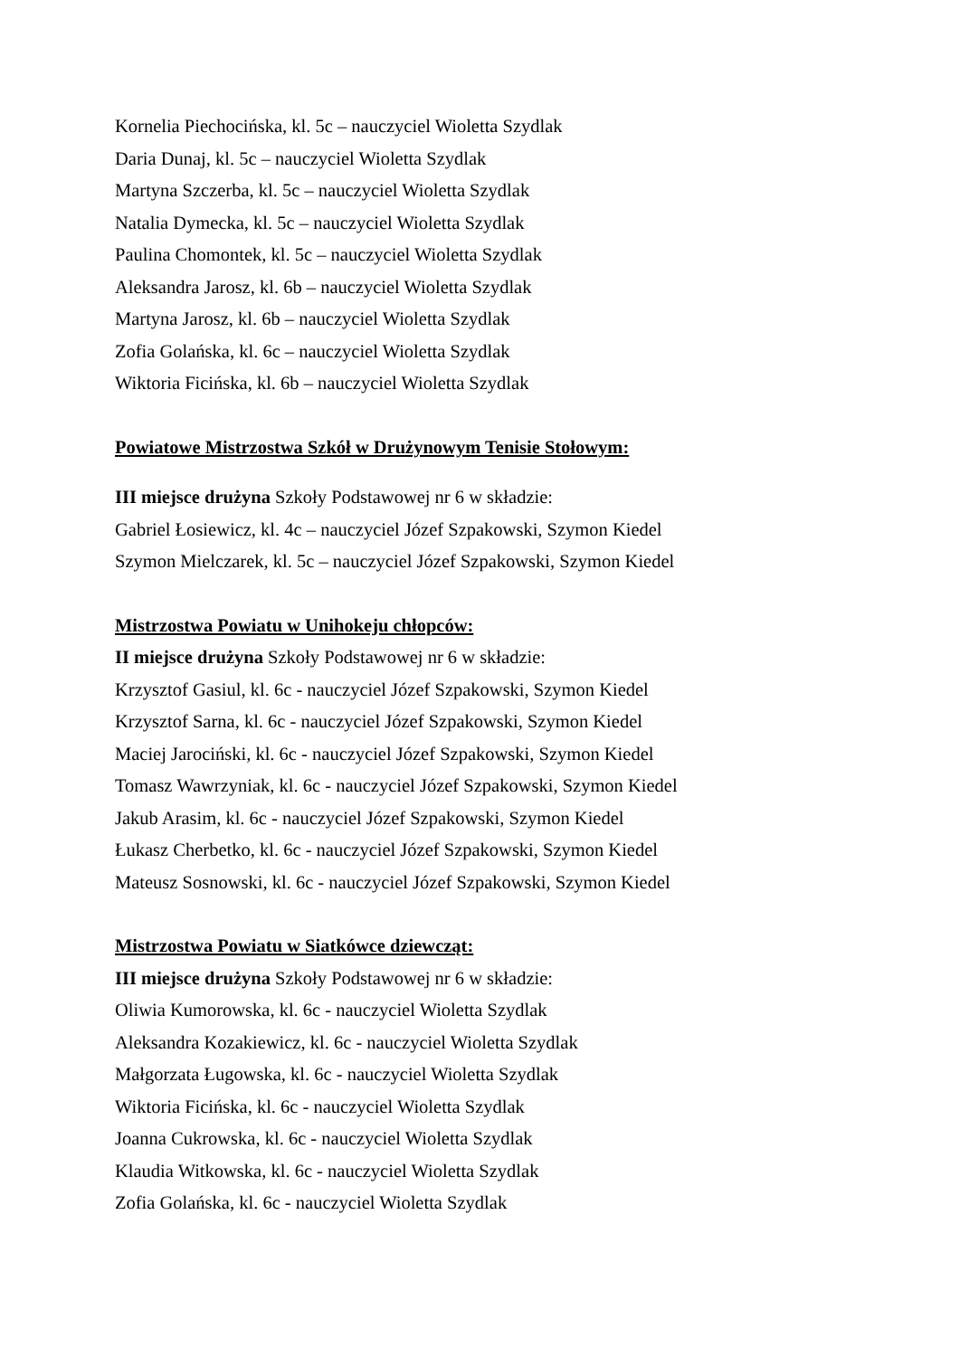Kornelia Piechocińska, kl. 5c – nauczyciel Wioletta Szydlak
Daria Dunaj, kl. 5c – nauczyciel Wioletta Szydlak
Martyna Szczerba, kl. 5c – nauczyciel Wioletta Szydlak
Natalia Dymecka, kl. 5c – nauczyciel Wioletta Szydlak
Paulina Chomontek, kl. 5c – nauczyciel Wioletta Szydlak
Aleksandra Jarosz, kl. 6b – nauczyciel Wioletta Szydlak
Martyna Jarosz, kl. 6b – nauczyciel Wioletta Szydlak
Zofia Golańska, kl. 6c – nauczyciel Wioletta Szydlak
Wiktoria Ficińska, kl. 6b – nauczyciel Wioletta Szydlak
Powiatowe Mistrzostwa Szkół w Drużynowym Tenisie Stołowym:
III miejsce drużyna Szkoły Podstawowej nr 6 w składzie:
Gabriel Łosiewicz, kl. 4c – nauczyciel Józef Szpakowski, Szymon Kiedel
Szymon Mielczarek, kl. 5c – nauczyciel Józef Szpakowski, Szymon Kiedel
Mistrzostwa Powiatu w Unihokeju chłopców:
II miejsce drużyna Szkoły Podstawowej nr 6 w składzie:
Krzysztof Gasiul, kl. 6c - nauczyciel Józef Szpakowski, Szymon Kiedel
Krzysztof Sarna, kl. 6c - nauczyciel Józef Szpakowski, Szymon Kiedel
Maciej Jarociński, kl. 6c - nauczyciel Józef Szpakowski, Szymon Kiedel
Tomasz Wawrzyniak, kl. 6c - nauczyciel Józef Szpakowski, Szymon Kiedel
Jakub Arasim, kl. 6c - nauczyciel Józef Szpakowski, Szymon Kiedel
Łukasz Cherbetko, kl. 6c - nauczyciel Józef Szpakowski, Szymon Kiedel
Mateusz Sosnowski, kl. 6c - nauczyciel Józef Szpakowski, Szymon Kiedel
Mistrzostwa Powiatu w Siatkówce dziewcząt:
III miejsce drużyna Szkoły Podstawowej nr 6 w składzie:
Oliwia Kumorowska, kl. 6c - nauczyciel Wioletta Szydlak
Aleksandra Kozakiewicz, kl. 6c - nauczyciel Wioletta Szydlak
Małgorzata Ługowska, kl. 6c - nauczyciel Wioletta Szydlak
Wiktoria Ficińska, kl. 6c - nauczyciel Wioletta Szydlak
Joanna Cukrowska, kl. 6c - nauczyciel Wioletta Szydlak
Klaudia Witkowska, kl. 6c - nauczyciel Wioletta Szydlak
Zofia Golańska, kl. 6c - nauczyciel Wioletta Szydlak